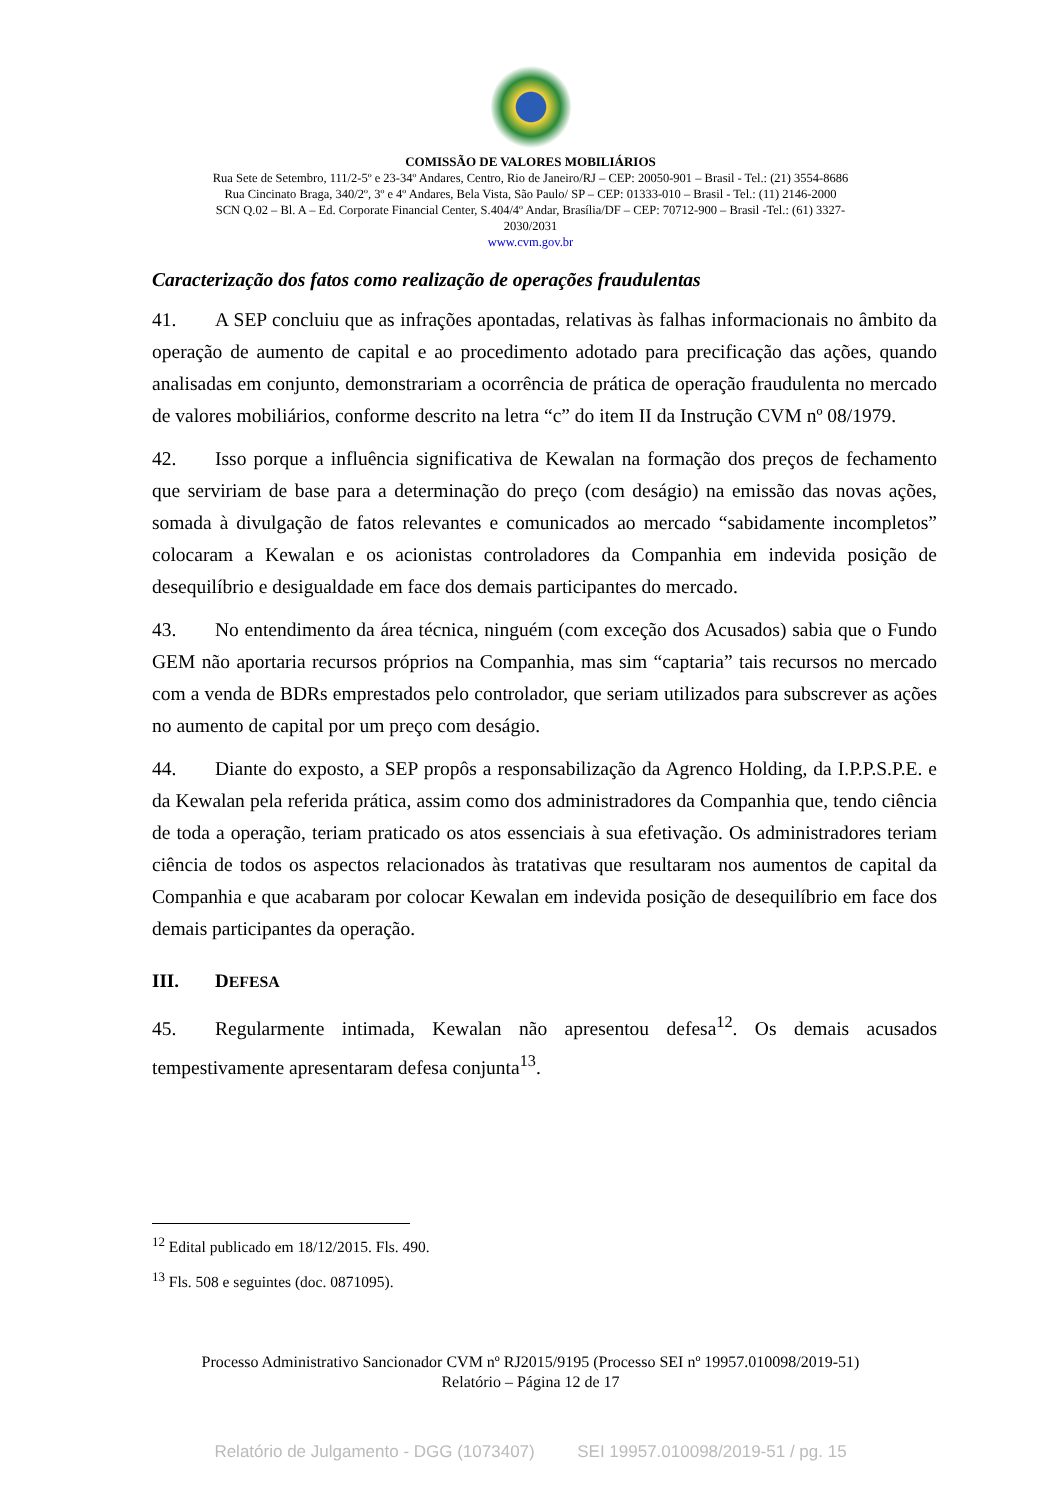COMISSÃO DE VALORES MOBILIÁRIOS
Rua Sete de Setembro, 111/2-5º e 23-34º Andares, Centro, Rio de Janeiro/RJ – CEP: 20050-901 – Brasil - Tel.: (21) 3554-8686
Rua Cincinato Braga, 340/2º, 3º e 4º Andares, Bela Vista, São Paulo/ SP – CEP: 01333-010 – Brasil - Tel.: (11) 2146-2000
SCN Q.02 – Bl. A – Ed. Corporate Financial Center, S.404/4º Andar, Brasília/DF – CEP: 70712-900 – Brasil -Tel.: (61) 3327-
2030/2031
www.cvm.gov.br
Caracterização dos fatos como realização de operações fraudulentas
41. A SEP concluiu que as infrações apontadas, relativas às falhas informacionais no âmbito da operação de aumento de capital e ao procedimento adotado para precificação das ações, quando analisadas em conjunto, demonstrariam a ocorrência de prática de operação fraudulenta no mercado de valores mobiliários, conforme descrito na letra “c” do item II da Instrução CVM nº 08/1979.
42. Isso porque a influência significativa de Kewalan na formação dos preços de fechamento que serviriam de base para a determinação do preço (com deságio) na emissão das novas ações, somada à divulgação de fatos relevantes e comunicados ao mercado “sabidamente incompletos” colocaram a Kewalan e os acionistas controladores da Companhia em indevida posição de desequilíbrio e desigualdade em face dos demais participantes do mercado.
43. No entendimento da área técnica, ninguém (com exceção dos Acusados) sabia que o Fundo GEM não aportaria recursos próprios na Companhia, mas sim “captaria” tais recursos no mercado com a venda de BDRs emprestados pelo controlador, que seriam utilizados para subscrever as ações no aumento de capital por um preço com deságio.
44. Diante do exposto, a SEP propôs a responsabilização da Agrenco Holding, da I.P.P.S.P.E. e da Kewalan pela referida prática, assim como dos administradores da Companhia que, tendo ciência de toda a operação, teriam praticado os atos essenciais à sua efetivação. Os administradores teriam ciência de todos os aspectos relacionados às tratativas que resultaram nos aumentos de capital da Companhia e que acabaram por colocar Kewalan em indevida posição de desequilíbrio em face dos demais participantes da operação.
III. DEFESA
45. Regularmente intimada, Kewalan não apresentou defesa<sup>12</sup>. Os demais acusados tempestivamente apresentaram defesa conjunta<sup>13</sup>.
<sup>12</sup> Edital publicado em 18/12/2015. Fls. 490.
<sup>13</sup> Fls. 508 e seguintes (doc. 0871095).
Processo Administrativo Sancionador CVM nº RJ2015/9195 (Processo SEI nº 19957.010098/2019-51)
Relatório – Página 12 de 17
Relatório de Julgamento - DGG (1073407) SEI 19957.010098/2019-51 / pg. 15